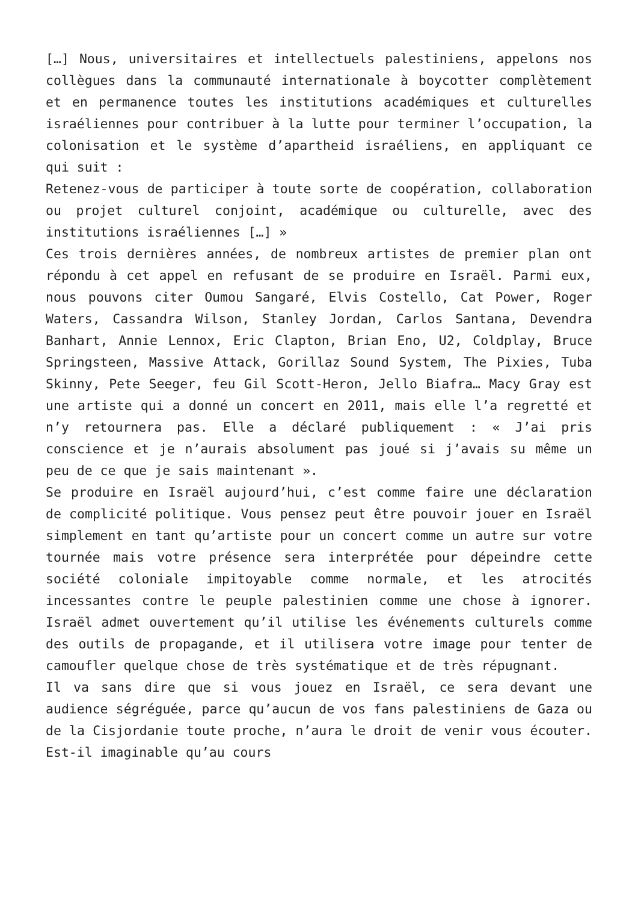[…] Nous, universitaires et intellectuels palestiniens, appelons nos collègues dans la communauté internationale à boycotter complètement et en permanence toutes les institutions académiques et culturelles israéliennes pour contribuer à la lutte pour terminer l’occupation, la colonisation et le système d’apartheid israéliens, en appliquant ce qui suit :
Retenez-vous de participer à toute sorte de coopération, collaboration ou projet culturel conjoint, académique ou culturelle, avec des institutions israéliennes […] »
Ces trois dernières années, de nombreux artistes de premier plan ont répondu à cet appel en refusant de se produire en Israël. Parmi eux, nous pouvons citer Oumou Sangaré, Elvis Costello, Cat Power, Roger Waters, Cassandra Wilson, Stanley Jordan, Carlos Santana, Devendra Banhart, Annie Lennox, Eric Clapton, Brian Eno, U2, Coldplay, Bruce Springsteen, Massive Attack, Gorillaz Sound System, The Pixies, Tuba Skinny, Pete Seeger, feu Gil Scott-Heron, Jello Biafra… Macy Gray est une artiste qui a donné un concert en 2011, mais elle l’a regretté et n’y retournera pas. Elle a déclaré publiquement : « J’ai pris conscience et je n’aurais absolument pas joué si j’avais su même un peu de ce que je sais maintenant ».
Se produire en Israël aujourd’hui, c’est comme faire une déclaration de complicité politique. Vous pensez peut être pouvoir jouer en Israël simplement en tant qu’artiste pour un concert comme un autre sur votre tournée mais votre présence sera interprétée pour dépeindre cette société coloniale impitoyable comme normale, et les atrocités incessantes contre le peuple palestinien comme une chose à ignorer. Israël admet ouvertement qu’il utilise les événements culturels comme des outils de propagande, et il utilisera votre image pour tenter de camoufler quelque chose de très systématique et de très répugnant.
Il va sans dire que si vous jouez en Israël, ce sera devant une audience ségréguée, parce qu’aucun de vos fans palestiniens de Gaza ou de la Cisjordanie toute proche, n’aura le droit de venir vous écouter. Est-il imaginable qu’au cours